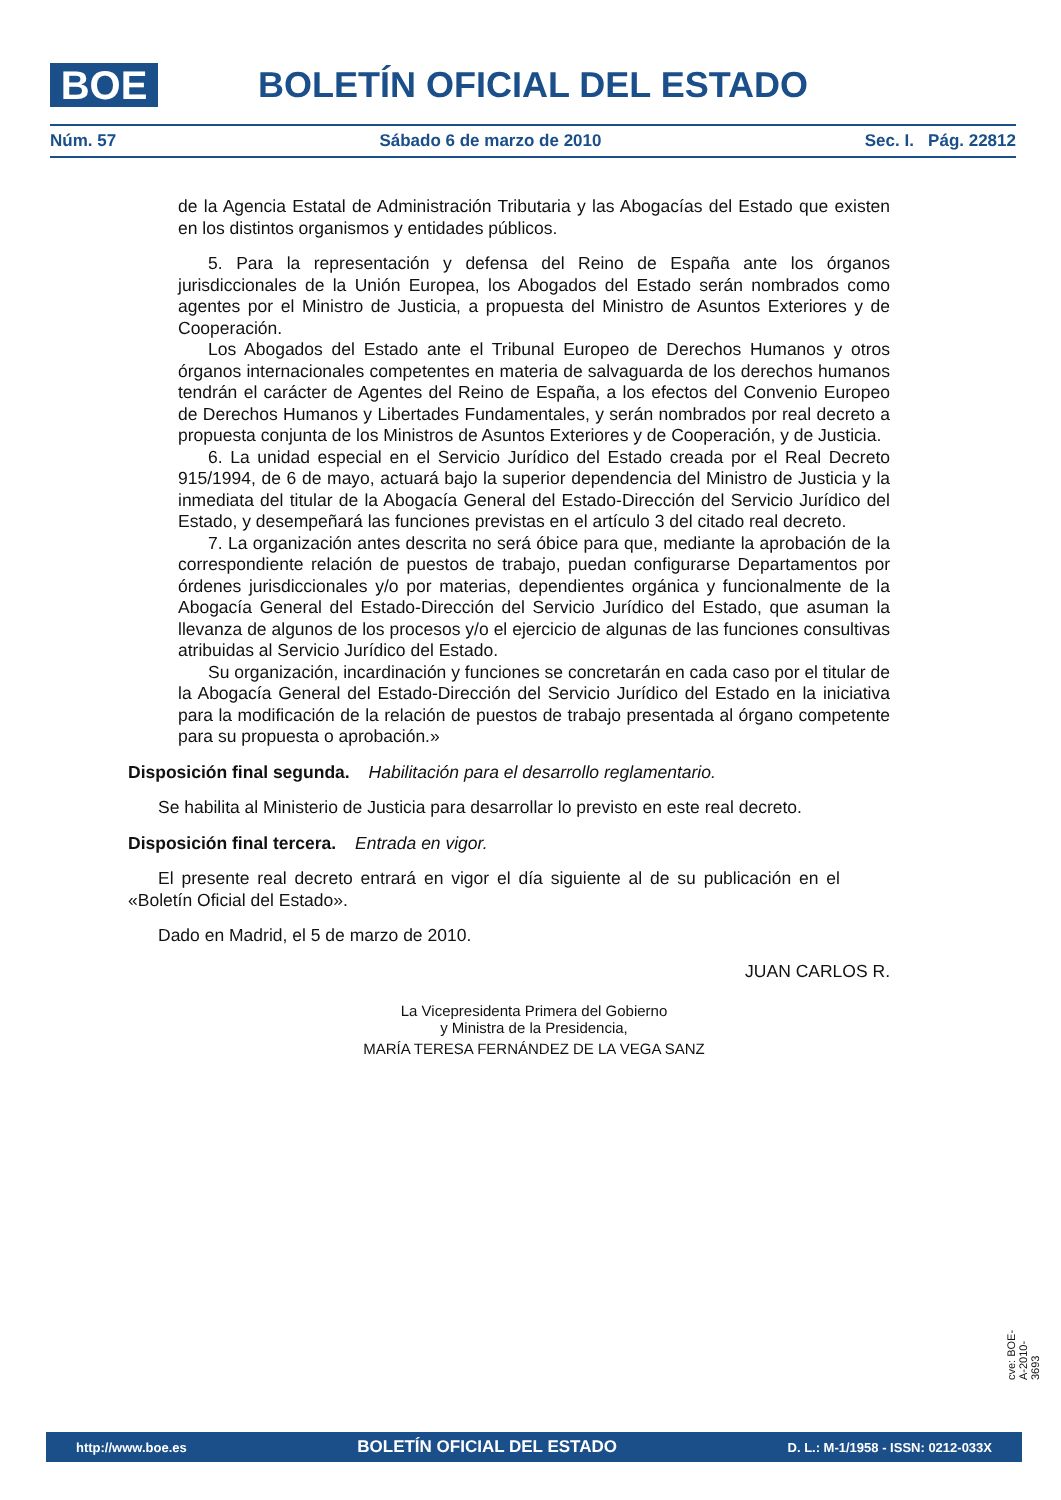BOE
BOLETÍN OFICIAL DEL ESTADO
Núm. 57 Sábado 6 de marzo de 2010 Sec. I. Pág. 22812
de la Agencia Estatal de Administración Tributaria y las Abogacías del Estado que existen en los distintos organismos y entidades públicos.
5. Para la representación y defensa del Reino de España ante los órganos jurisdiccionales de la Unión Europea, los Abogados del Estado serán nombrados como agentes por el Ministro de Justicia, a propuesta del Ministro de Asuntos Exteriores y de Cooperación.
Los Abogados del Estado ante el Tribunal Europeo de Derechos Humanos y otros órganos internacionales competentes en materia de salvaguarda de los derechos humanos tendrán el carácter de Agentes del Reino de España, a los efectos del Convenio Europeo de Derechos Humanos y Libertades Fundamentales, y serán nombrados por real decreto a propuesta conjunta de los Ministros de Asuntos Exteriores y de Cooperación, y de Justicia.
6. La unidad especial en el Servicio Jurídico del Estado creada por el Real Decreto 915/1994, de 6 de mayo, actuará bajo la superior dependencia del Ministro de Justicia y la inmediata del titular de la Abogacía General del Estado-Dirección del Servicio Jurídico del Estado, y desempeñará las funciones previstas en el artículo 3 del citado real decreto.
7. La organización antes descrita no será óbice para que, mediante la aprobación de la correspondiente relación de puestos de trabajo, puedan configurarse Departamentos por órdenes jurisdiccionales y/o por materias, dependientes orgánica y funcionalmente de la Abogacía General del Estado-Dirección del Servicio Jurídico del Estado, que asuman la llevanza de algunos de los procesos y/o el ejercicio de algunas de las funciones consultivas atribuidas al Servicio Jurídico del Estado.
Su organización, incardinación y funciones se concretarán en cada caso por el titular de la Abogacía General del Estado-Dirección del Servicio Jurídico del Estado en la iniciativa para la modificación de la relación de puestos de trabajo presentada al órgano competente para su propuesta o aprobación.»
Disposición final segunda. Habilitación para el desarrollo reglamentario.
Se habilita al Ministerio de Justicia para desarrollar lo previsto en este real decreto.
Disposición final tercera. Entrada en vigor.
El presente real decreto entrará en vigor el día siguiente al de su publicación en el «Boletín Oficial del Estado».
Dado en Madrid, el 5 de marzo de 2010.
JUAN CARLOS R.
La Vicepresidenta Primera del Gobierno
y Ministra de la Presidencia,
MARÍA TERESA FERNÁNDEZ DE LA VEGA SANZ
cve: BOE-A-2010-3693
http://www.boe.es BOLETÍN OFICIAL DEL ESTADO D. L.: M-1/1958 - ISSN: 0212-033X